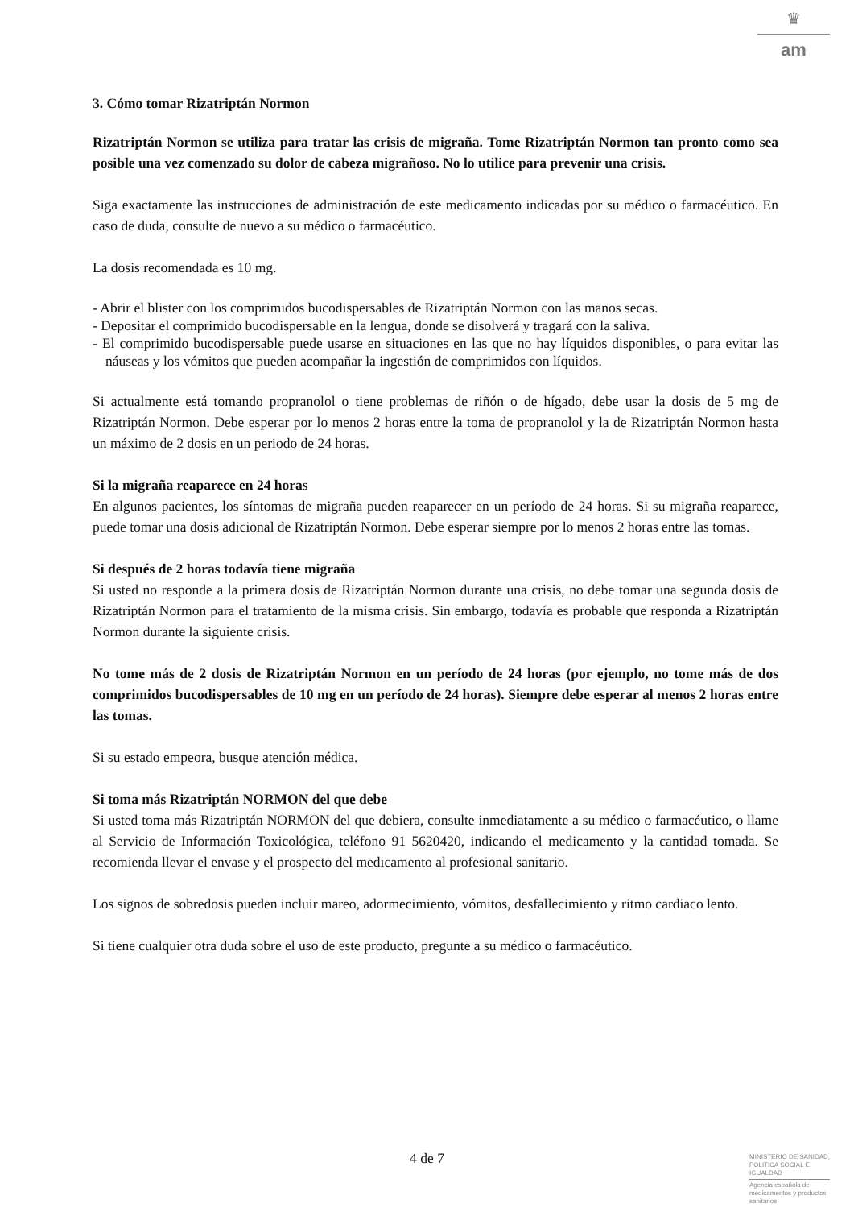♛
am
3. Cómo tomar Rizatriptán Normon
Rizatriptán Normon se utiliza para tratar las crisis de migraña. Tome Rizatriptán Normon tan pronto como sea posible una vez comenzado su dolor de cabeza migrañoso. No lo utilice para prevenir una crisis.
Siga exactamente las instrucciones de administración de este medicamento indicadas por su médico o farmacéutico. En caso de duda, consulte de nuevo a su médico o farmacéutico.
La dosis recomendada es 10 mg.
- Abrir el blister con los comprimidos bucodispersables de Rizatriptán Normon con las manos secas.
- Depositar el comprimido bucodispersable en la lengua, donde se disolverá y tragará con la saliva.
- El comprimido bucodispersable puede usarse en situaciones en las que no hay líquidos disponibles, o para evitar las náuseas y los vómitos que pueden acompañar la ingestión de comprimidos con líquidos.
Si actualmente está tomando propranolol o tiene problemas de riñón o de hígado, debe usar la dosis de 5 mg de Rizatriptán Normon. Debe esperar por lo menos 2 horas entre la toma de propranolol y la de Rizatriptán Normon hasta un máximo de 2 dosis en un periodo de 24 horas.
Si la migraña reaparece en 24 horas
En algunos pacientes, los síntomas de migraña pueden reaparecer en un período de 24 horas. Si su migraña reaparece, puede tomar una dosis adicional de Rizatriptán Normon. Debe esperar siempre por lo menos 2 horas entre las tomas.
Si después de 2 horas todavía tiene migraña
Si usted no responde a la primera dosis de Rizatriptán Normon durante una crisis, no debe tomar una segunda dosis de Rizatriptán Normon para el tratamiento de la misma crisis. Sin embargo, todavía es probable que responda a Rizatriptán Normon durante la siguiente crisis.
No tome más de 2 dosis de Rizatriptán Normon en un período de 24 horas (por ejemplo, no tome más de dos comprimidos bucodispersables de 10 mg en un período de 24 horas). Siempre debe esperar al menos 2 horas entre las tomas.
Si su estado empeora, busque atención médica.
Si toma más Rizatriptán NORMON del que debe
Si usted toma más Rizatriptán NORMON del que debiera, consulte inmediatamente a su médico o farmacéutico, o llame al Servicio de Información Toxicológica, teléfono 91 5620420, indicando el medicamento y la cantidad tomada. Se recomienda llevar el envase y el prospecto del medicamento al profesional sanitario.
Los signos de sobredosis pueden incluir mareo, adormecimiento, vómitos, desfallecimiento y ritmo cardiaco lento.
Si tiene cualquier otra duda sobre el uso de este producto, pregunte a su médico o farmacéutico.
4 de 7
MINISTERIO DE SANIDAD, POLITICA SOCIAL E IGUALDAD
Agencia española de medicamentos y productos sanitarios